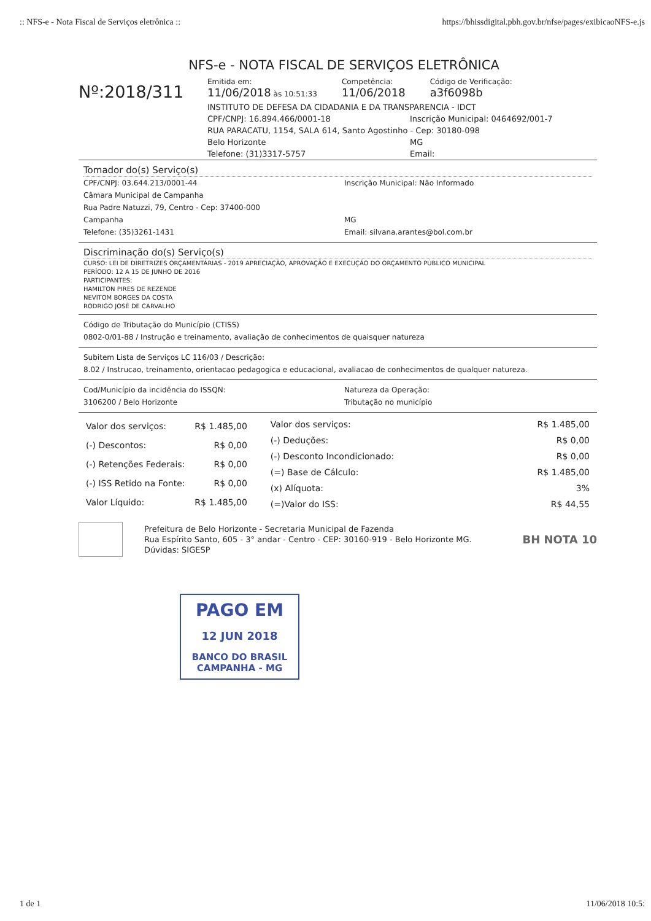:: NFS-e - Nota Fiscal de Serviços eletrônica :: https://bhissdigital.pbh.gov.br/nfse/pages/exibicaoNFS-e.js
NFS-e - NOTA FISCAL DE SERVIÇOS ELETRÔNICA
Nº:2018/311
Emitida em:
11/06/2018 às 10:51:33
Competência:
11/06/2018
Código de Verificação:
a3f6098b
INSTITUTO DE DEFESA DA CIDADANIA E DA TRANSPARENCIA - IDCT
CPF/CNPJ: 16.894.466/0001-18 Inscrição Municipal: 0464692/001-7
RUA PARACATU, 1154, SALA 614, Santo Agostinho - Cep: 30180-098
Belo Horizonte MG
Telefone: (31)3317-5757 Email:
Tomador do(s) Serviço(s)
CPF/CNPJ: 03.644.213/0001-44 Inscrição Municipal: Não Informado
Câmara Municipal de Campanha
Rua Padre Natuzzi, 79, Centro - Cep: 37400-000
Campanha MG
Telefone: (35)3261-1431 Email: silvana.arantes@bol.com.br
Discriminação do(s) Serviço(s)
CURSO: LEI DE DIRETRIZES ORÇAMENTÁRIAS - 2019 APRECIAÇÃO, APROVAÇÃO E EXECUÇÃO DO ORÇAMENTO PÚBLICO MUNICIPAL
PERÍODO: 12 A 15 DE JUNHO DE 2016
PARTICIPANTES:
HAMILTON PIRES DE REZENDE
NEVITOM BORGES DA COSTA
RODRIGO JOSÉ DE CARVALHO
Código de Tributação do Município (CTISS)
0802-0/01-88 / Instrução e treinamento, avaliação de conhecimentos de quaisquer natureza
Subitem Lista de Serviços LC 116/03 / Descrição:
8.02 / Instrucao, treinamento, orientacao pedagogica e educacional, avaliacao de conhecimentos de qualquer natureza.
Cod/Município da incidência do ISSQN:
3106200 / Belo Horizonte Natureza da Operação:
Tributação no município
| Valor dos serviços: | R$ 1.485,00 |
| (-) Descontos: | R$ 0,00 |
| (-) Retenções Federais: | R$ 0,00 |
| (-) ISS Retido na Fonte: | R$ 0,00 |
| Valor Líquido: | R$ 1.485,00 |
| Valor dos serviços: | R$ 1.485,00 |
| (-) Deduções: | R$ 0,00 |
| (-) Desconto Incondicionado: | R$ 0,00 |
| (=) Base de Cálculo: | R$ 1.485,00 |
| (x) Alíquota: | 3% |
| (=)Valor do ISS: | R$ 44,55 |
Prefeitura de Belo Horizonte - Secretaria Municipal de Fazenda
Rua Espírito Santo, 605 - 3° andar - Centro - CEP: 30160-919 - Belo Horizonte MG.
Dúvidas: SIGESP
BH NOTA 10
PAGO EM
12 JUN 2018
BANCO DO BRASIL
CAMPANHA - MG
1 de 1 11/06/2018 10:5: